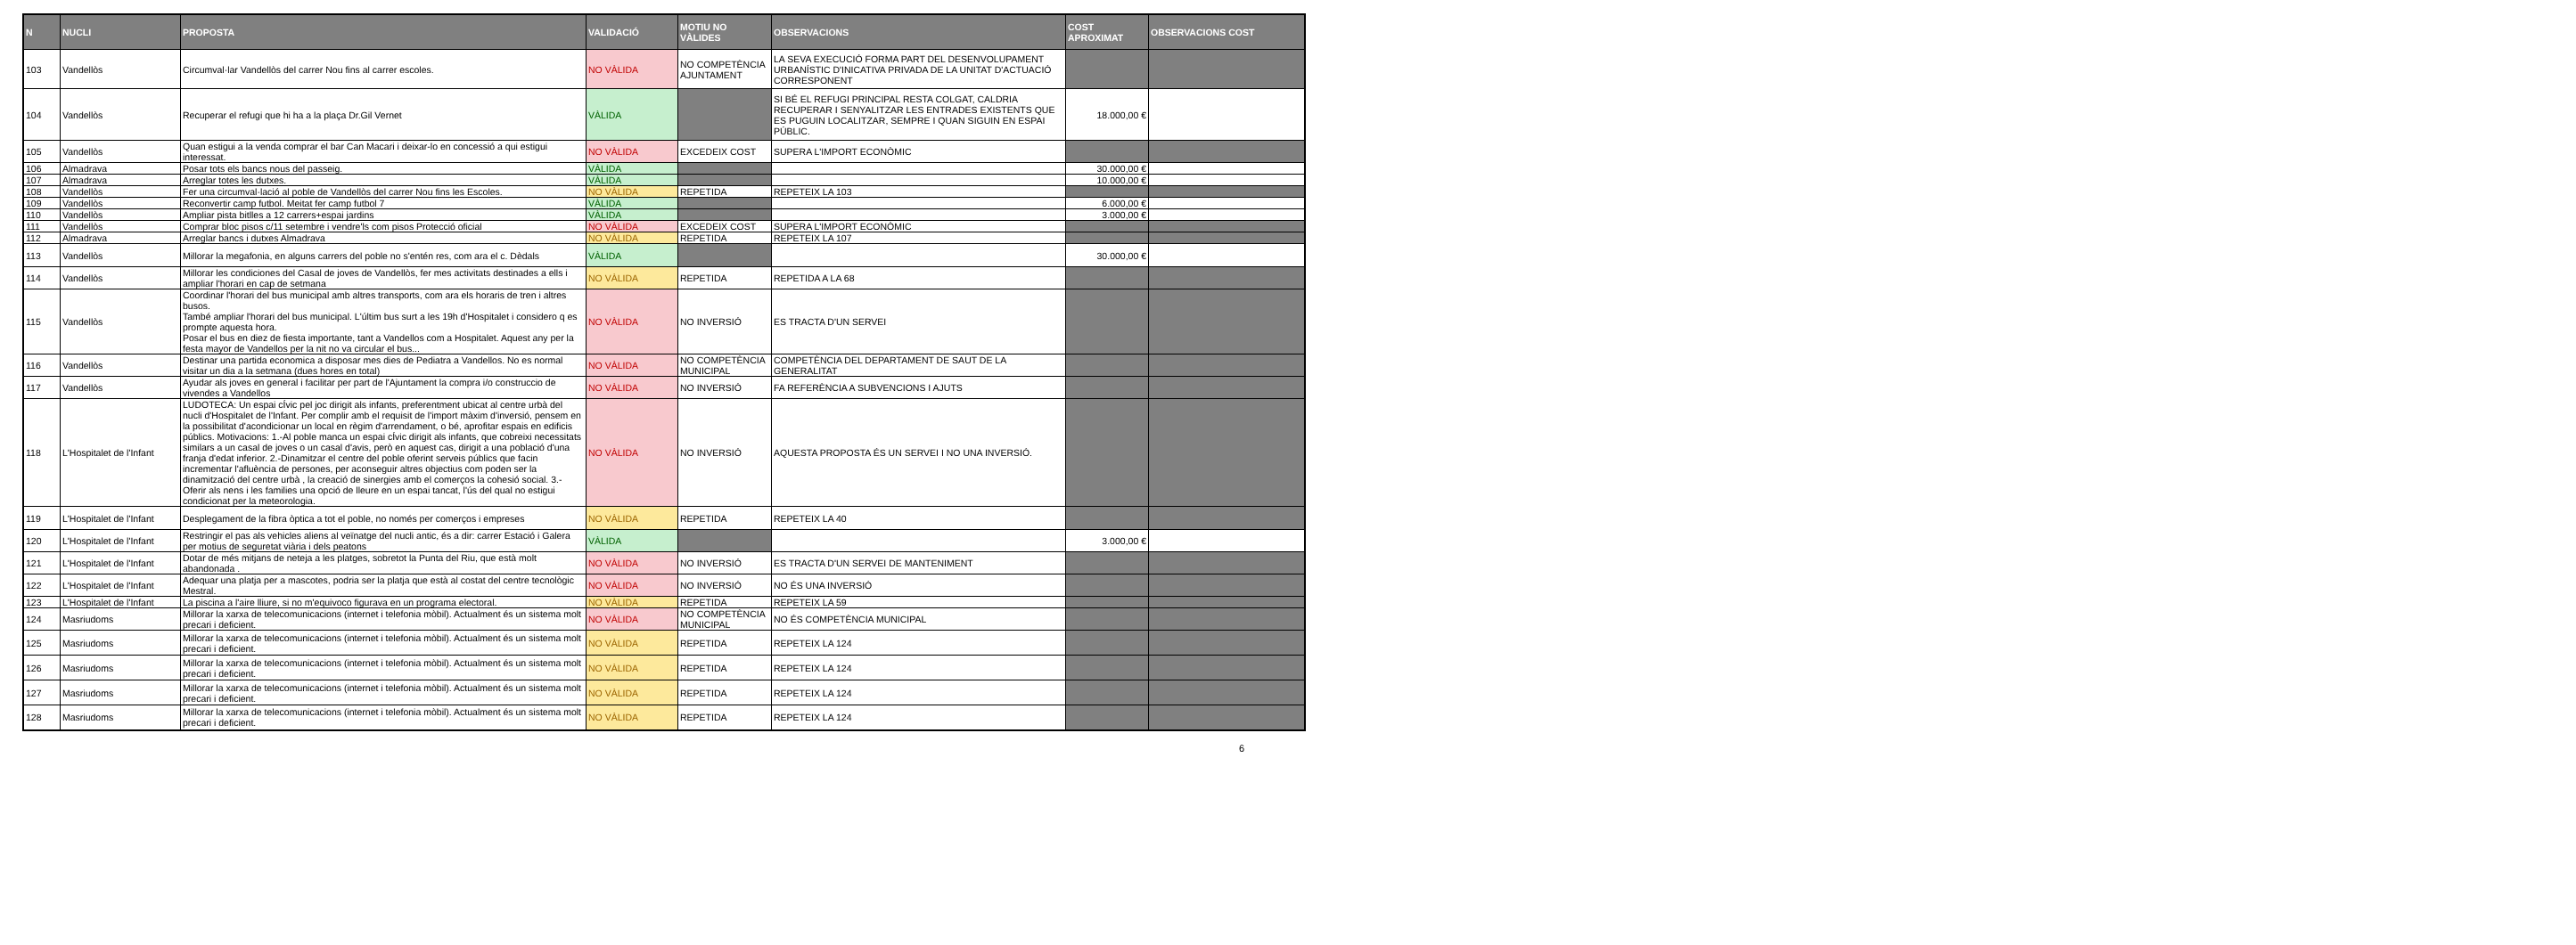| N | NUCLI | PROPOSTA | VALIDACIÓ | MOTIU NO VÀLIDES | OBSERVACIONS | COST APROXIMAT | OBSERVACIONS COST |
| --- | --- | --- | --- | --- | --- | --- | --- |
| 103 | Vandellòs | Circumval·lar Vandellòs del carrer Nou fins al carrer escoles. | NO VÀLIDA | NO COMPETÈNCIA AJUNTAMENT | LA SEVA EXECUCIÓ FORMA PART DEL DESENVOLUPAMENT URBANÍSTIC D'INICATIVA PRIVADA DE LA UNITAT D'ACTUACIÓ CORRESPONENT | | |
| 104 | Vandellòs | Recuperar el refugi que hi ha a la plaça Dr.Gil Vernet | VÀLIDA | | SI BÉ EL REFUGI PRINCIPAL RESTA COLGAT, CALDRIA RECUPERAR I SENYALITZAR LES ENTRADES EXISTENTS QUE ES PUGUIN LOCALITZAR, SEMPRE I QUAN SIGUIN EN ESPAI PÚBLIC. | 18.000,00 € | |
| 105 | Vandellòs | Quan estigui a la venda comprar el bar Can Macari i deixar-lo en concessió a qui estigui interessat. | NO VÀLIDA | EXCEDEIX COST | SUPERA L'IMPORT ECONÒMIC | | |
| 106 | Almadrava | Posar tots els bancs nous del passeig. | VÀLIDA | | | 30.000,00 € | |
| 107 | Almadrava | Arreglar totes les dutxes. | VÀLIDA | | | 10.000,00 € | |
| 108 | Vandellòs | Fer una circumval·lació al poble de Vandellòs del carrer Nou fins les Escoles. | NO VÀLIDA | REPETIDA | REPETEIX LA 103 | | |
| 109 | Vandellòs | Reconvertir camp futbol. Meitat fer camp futbol 7 | VÀLIDA | | | 6.000,00 € | |
| 110 | Vandellòs | Ampliar pista bitlles a 12 carrers+espai jardins | VÀLIDA | | | 3.000,00 € | |
| 111 | Vandellòs | Comprar bloc pisos c/11 setembre i vendre'ls com pisos Protecció oficial | NO VÀLIDA | EXCEDEIX COST | SUPERA L'IMPORT ECONÒMIC | | |
| 112 | Almadrava | Arreglar bancs i dutxes Almadrava | NO VÀLIDA | REPETIDA | REPETEIX LA 107 | | |
| 113 | Vandellòs | Millorar la megafonia, en alguns carrers del poble no s'entén res, com ara el c. Dèdals | VÀLIDA | | | 30.000,00 € | |
| 114 | Vandellòs | Millorar les condiciones del Casal de joves de Vandellòs, fer mes activitats destinades a ells i ampliar l'horari en cap de setmana | NO VÀLIDA | REPETIDA | REPETIDA A LA 68 | | |
| 115 | Vandellòs | Coordinar l'horari del bus municipal amb altres transports, com ara els horaris de tren i altres busos. També ampliar l'horari del bus municipal. L'últim bus surt a les 19h d'Hospitalet i considero q es prompte aquesta hora. Posar el bus en diez de fiesta importante, tant a Vandellos com a Hospitalet. Aquest any per la festa mayor de Vandellos per la nit no va circular el bus... | NO VÀLIDA | NO INVERSIÓ | ES TRACTA D'UN SERVEI | | |
| 116 | Vandellòs | Destinar una partida economica a disposar mes dies de Pediatra a Vandellos. No es normal visitar un dia a la setmana (dues hores en total) | NO VÀLIDA | NO COMPETÈNCIA MUNICIPAL | COMPETÈNCIA DEL DEPARTAMENT DE SAUT DE LA GENERALITAT | | |
| 117 | Vandellòs | Ayudar als joves en general i facilitar per part de l'Ajuntament la compra i/o construccio de vivendes a Vandellos | NO VÀLIDA | NO INVERSIÓ | FA REFERÈNCIA A SUBVENCIONS I AJUTS | | |
| 118 | L'Hospitalet de l'Infant | LUDOTECA: Un espai cÍvic pel joc dirigit als infants, preferentment ubicat al centre urbà del nucli d'Hospitalet de l'Infant. Per complir amb el requisit de l'import màxim d'inversió, pensem en la possibilitat d'acondicionar un local en règim d'arrendament, o bé, aprofitar espais en edificis públics. Motivacions: 1.-Al poble manca un espai cÍvic dirigit als infants, que cobreixi necessitats similars a un casal de joves o un casal d'avis, però en aquest cas, dirigit a una població d'una franja d'edat inferior. 2.-Dinamitzar el centre del poble oferint serveis públics que facin incrementar l'afluència de persones, per aconseguir altres objectius com poden ser la dinamització del centre urbà , la creació de sinergies amb el comerços la cohesió social. 3.-Oferir als nens i les families una opció de lleure en un espai tancat, l'ús del qual no estigui condicionat per la meteorologia. | NO VÀLIDA | NO INVERSIÓ | AQUESTA PROPOSTA ÉS UN SERVEI I NO UNA INVERSIÓ. | | |
| 119 | L'Hospitalet de l'Infant | Desplegament de la fibra òptica a tot el poble, no només per comerços i empreses | NO VÀLIDA | REPETIDA | REPETEIX LA 40 | | |
| 120 | L'Hospitalet de l'Infant | Restringir el pas als vehicles aliens al veïnatge del nucli antic, és a dir: carrer Estació i Galera per motius de seguretat viària i dels peatons | VÀLIDA | | | 3.000,00 € | |
| 121 | L'Hospitalet de l'Infant | Dotar de més mitjans de neteja a les platges, sobretot la Punta del Riu, que està molt abandonada . | NO VÀLIDA | NO INVERSIÓ | ES TRACTA D'UN SERVEI DE MANTENIMENT | | |
| 122 | L'Hospitalet de l'Infant | Adequar una platja per a mascotes, podria ser la platja que està al costat del centre tecnològic Mestral. | NO VÀLIDA | NO INVERSIÓ | NO ÉS UNA INVERSIÓ | | |
| 123 | L'Hospitalet de l'Infant | La piscina a l'aire lliure, si no m'equivoco figurava en un programa electoral. | NO VÀLIDA | REPETIDA | REPETEIX LA 59 | | |
| 124 | Masriudoms | Millorar la xarxa de telecomunicacions (internet i telefonia mòbil). Actualment és un sistema molt precari i deficient. | NO VÀLIDA | NO COMPETÈNCIA MUNICIPAL | NO ÉS COMPETÈNCIA MUNICIPAL | | |
| 125 | Masriudoms | Millorar la xarxa de telecomunicacions (internet i telefonia mòbil). Actualment és un sistema molt precari i deficient. | NO VÀLIDA | REPETIDA | REPETEIX LA 124 | | |
| 126 | Masriudoms | Millorar la xarxa de telecomunicacions (internet i telefonia mòbil). Actualment és un sistema molt precari i deficient. | NO VÀLIDA | REPETIDA | REPETEIX LA 124 | | |
| 127 | Masriudoms | Millorar la xarxa de telecomunicacions (internet i telefonia mòbil). Actualment és un sistema molt precari i deficient. | NO VÀLIDA | REPETIDA | REPETEIX LA 124 | | |
| 128 | Masriudoms | Millorar la xarxa de telecomunicacions (internet i telefonia mòbil). Actualment és un sistema molt precari i deficient. | NO VÀLIDA | REPETIDA | REPETEIX LA 124 | | |
6